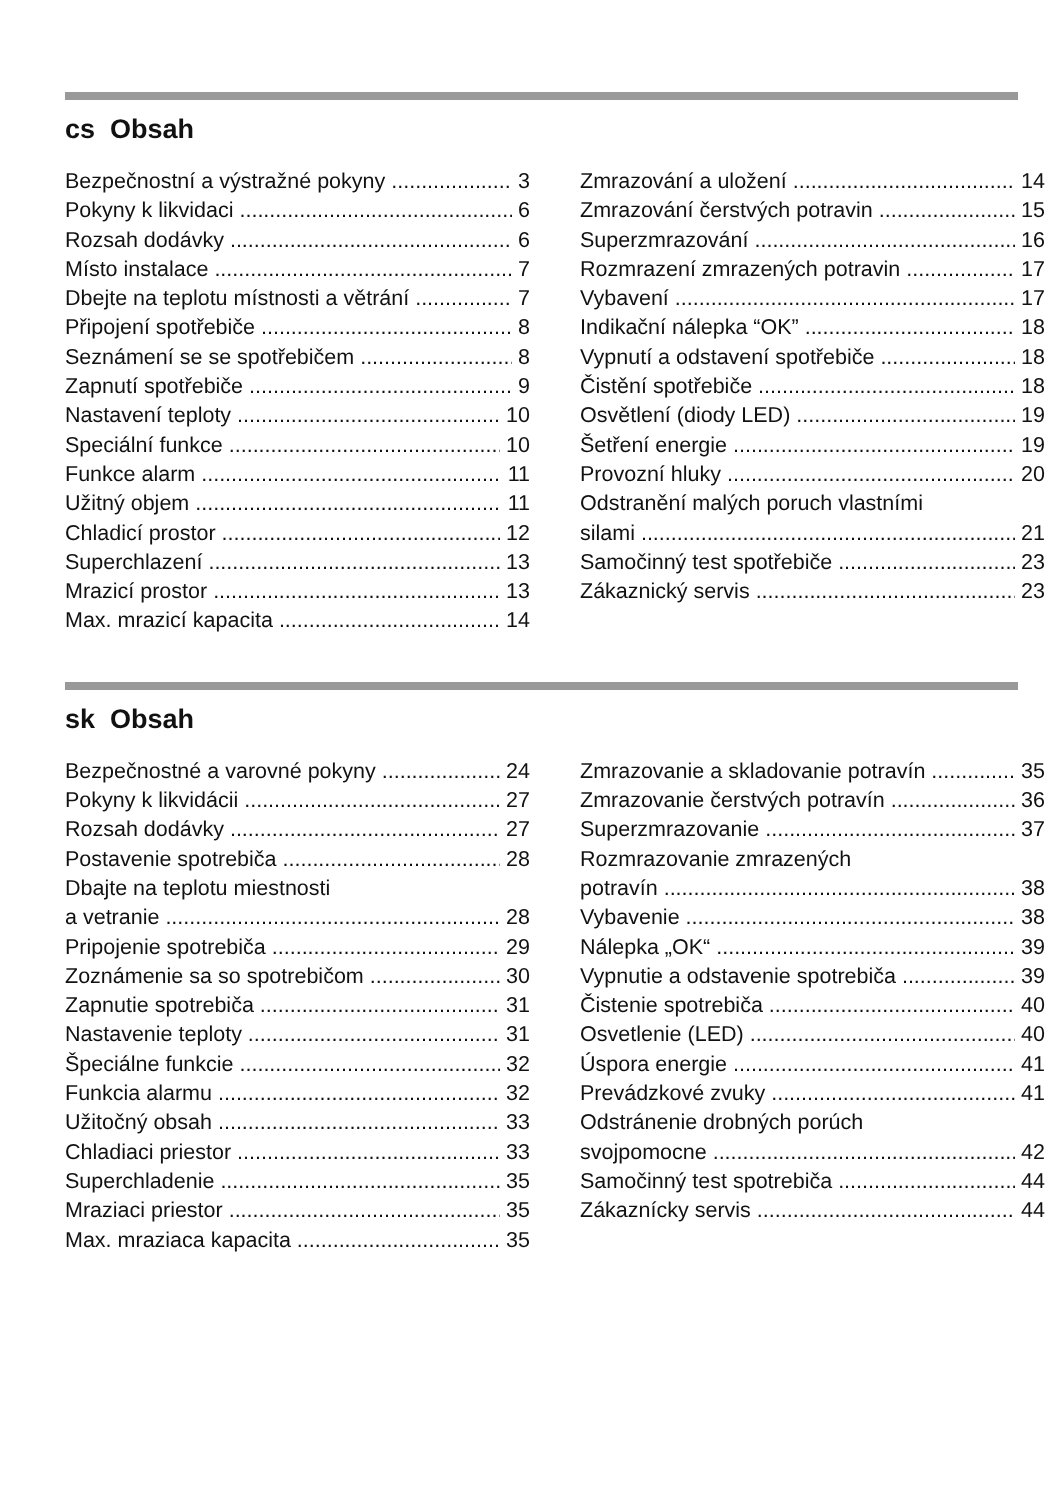cs Obsah
Bezpečnostní a výstražné pokyny 3
Pokyny k likvidaci 6
Rozsah dodávky 6
Místo instalace 7
Dbejte na teplotu místnosti a větrání 7
Připojení spotřebiče 8
Seznámení se se spotřebičem 8
Zapnutí spotřebiče 9
Nastavení teploty 10
Speciální funkce 10
Funkce alarm 11
Užitný objem 11
Chladicí prostor 12
Superchlazení 13
Mrazicí prostor 13
Max. mrazicí kapacita 14
Zmrazování a uložení 14
Zmrazování čerstvých potravin 15
Superzmrazování 16
Rozmrazení zmrazených potravin 17
Vybavení 17
Indikační nálepka “OK” 18
Vypnutí a odstavení spotřebiče 18
Čistění spotřebiče 18
Osvětlení (diody LED) 19
Šetření energie 19
Provozní hluky 20
Odstranění malých poruch vlastními
silami 21
Samočinný test spotřebiče 23
Zákaznický servis 23
sk Obsah
Bezpečnostné a varovné pokyny 24
Pokyny k likvidácii 27
Rozsah dodávky 27
Postavenie spotrebiča 28
Dbajte na teplotu miestnosti
a vetranie 28
Pripojenie spotrebiča 29
Zoznámenie sa so spotrebičom 30
Zapnutie spotrebiča 31
Nastavenie teploty 31
Špeciálne funkcie 32
Funkcia alarmu 32
Užitočný obsah 33
Chladiaci priestor 33
Superchladenie 35
Mraziaci priestor 35
Max. mraziaca kapacita 35
Zmrazovanie a skladovanie potravín 35
Zmrazovanie čerstvých potravín 36
Superzmrazovanie 37
Rozmrazovanie zmrazených
potravín 38
Vybavenie 38
Nálepka „OK“39
Vypnutie a odstavenie spotrebiča 39
Čistenie spotrebiča 40
Osvetlenie (LED) 40
Úspora energie 41
Prevádzkové zvuky 41
Odstránenie drobných porúch
svojpomocne 42
Samočinný test spotrebiča 44
Zákaznícky servis 44